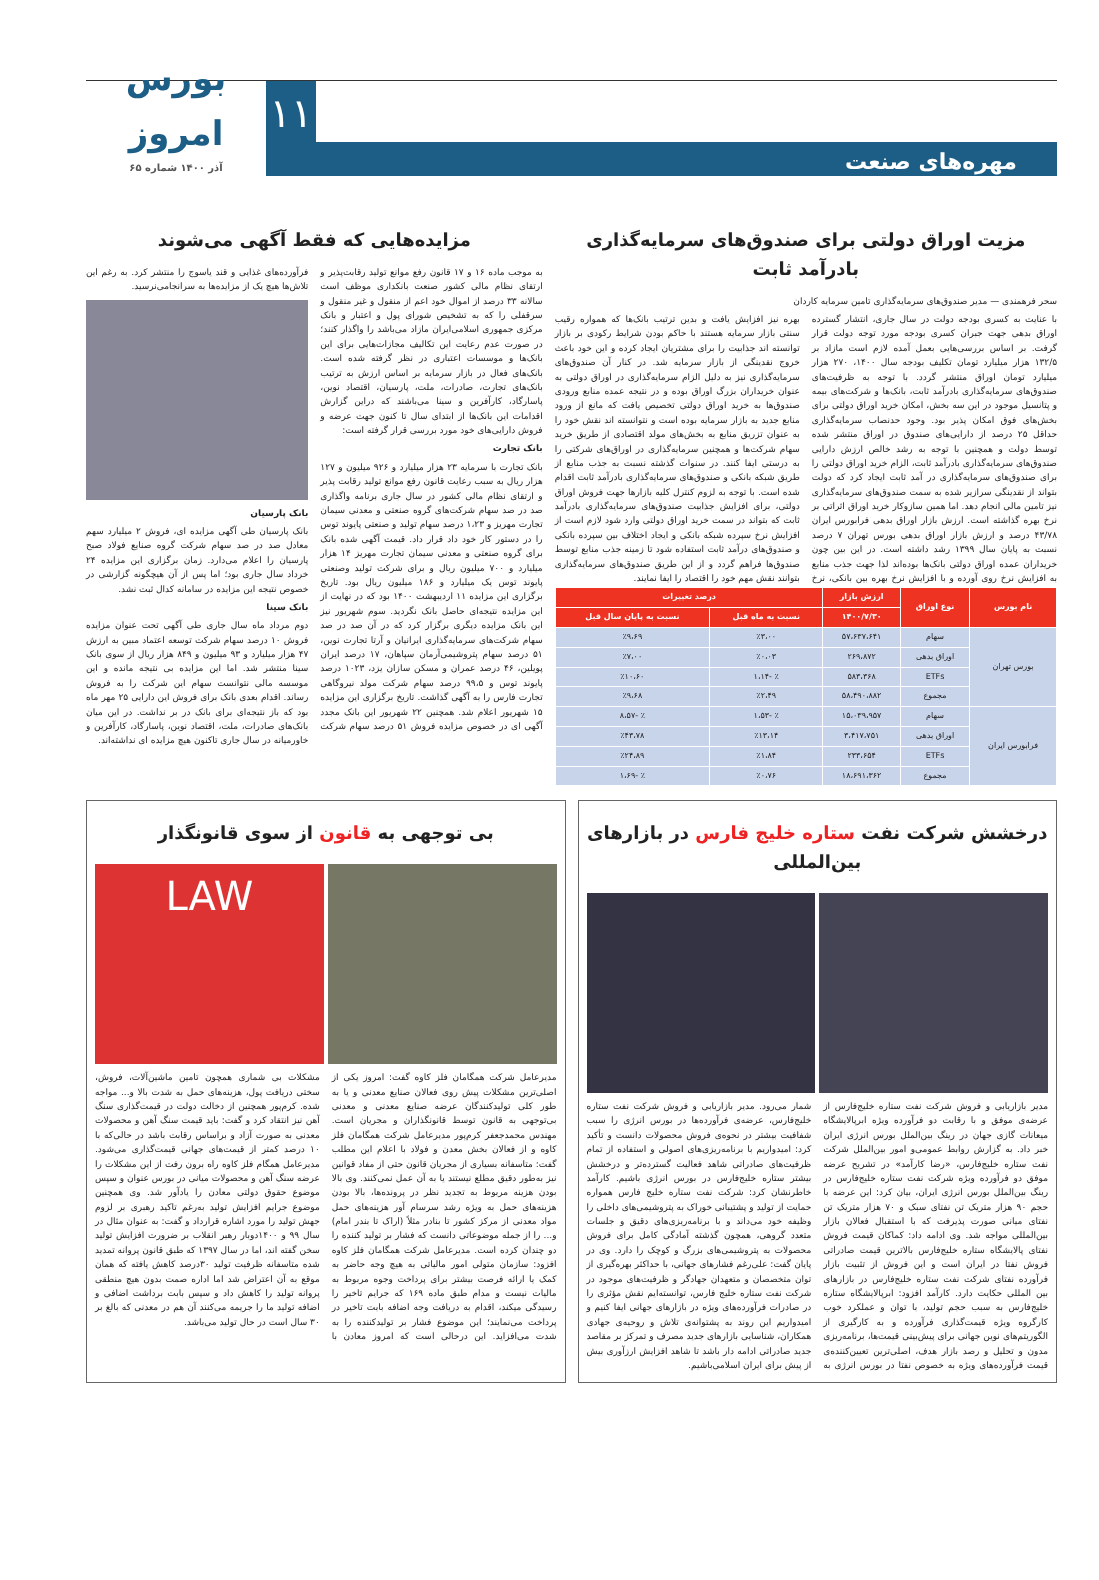مهره‌های صنعت
۱۱
بورس امروز
آذر ۱۴۰۰ شماره ۶۵
مزیت اوراق دولتی برای صندوق‌های سرمایه‌گذاری بادرآمد ثابت
سحر فرهمندی — مدیر صندوق‌های سرمایه‌گذاری تامین سرمایه کاردان
با عنایت به کسری بودجه دولت در سال جاری، انتشار گسترده اوراق بدهی جهت جبران کسری بودجه مورد توجه دولت قرار گرفت. بر اساس بررسی‌هایی بعمل آمده لازم است مازاد بر ۱۳۲/۵ هزار میلیارد تومان تکلیف بودجه سال ۱۴۰۰، ۲۷۰ هزار میلیارد تومان اوراق منتشر گردد. با توجه به ظرفیت‌های صندوق‌های سرمایه‌گذاری بادرآمد ثابت، بانک‌ها و شرکت‌های بیمه و پتانسیل موجود در این سه بخش، امکان خرید اوراق دولتی برای بخش‌های فوق امکان پذیر بود. وجود حدنصاب سرمایه‌گذاری حداقل ۲۵ درصد از دارایی‌های صندوق در اوراق منتشر شده توسط دولت و همچنین با توجه به رشد خالص ارزش دارایی صندوق‌های سرمایه‌گذاری بادرآمد ثابت، الزام خرید اوراق دولتی را برای صندوق‌های سرمایه‌گذاری در آمد ثابت ایجاد کرد که دولت بتواند از نقدینگی سرازیر شده به سمت صندوق‌های سرمایه‌گذاری نیز تامین مالی انجام دهد. اما همین سازوکار خرید اوراق اثراتی بر نرخ بهره گذاشته است. ارزش بازار اوراق بدهی فرابورس ایران ۴۳/۷۸ درصد و ارزش بازار اوراق بدهی بورس تهران ۷ درصد نسبت به پایان سال ۱۳۹۹ رشد داشته است. در این بین چون خریداران عمده اوراق دولتی بانک‌ها بوده‌اند لذا جهت جذب منابع به افزایش نرخ روی آورده و با افزایش نرخ بهره بین بانکی، نرخ بهره نیز افزایش یافت و بدین ترتیب بانک‌ها که همواره رقیب سنتی بازار سرمایه هستند با حاکم بودن شرایط رکودی بر بازار توانسته اند جذابیت را برای مشتریان ایجاد کرده و این خود باعث خروج نقدینگی از بازار سرمایه شد. در کنار آن صندوق‌های سرمایه‌گذاری نیز به دلیل الزام سرمایه‌گذاری در اوراق دولتی به عنوان خریداران بزرگ اوراق بوده و در نتیجه عمده منابع ورودی صندوق‌ها به خرید اوراق دولتی تخصیص یافت که مانع از ورود منابع جدید به بازار سرمایه بوده است و نتوانسته اند نقش خود را به عنوان تزریق منابع به بخش‌های مولد اقتصادی از طریق خرید سهام شرکت‌ها و همچنین سرمایه‌گذاری در اوراق‌های شرکتی را به درستی ایفا کنند. در سنوات گذشته نسبت به جذب منابع از طریق شبکه بانکی و صندوق‌های سرمایه‌گذاری بادرآمد ثابت اقدام شده است. با توجه به لزوم کنترل کلیه بازارها جهت فروش اوراق دولتی، برای افزایش جذابیت صندوق‌های سرمایه‌گذاری بادرآمد ثابت که بتواند در سمت خرید اوراق دولتی وارد شود لازم است از افزایش نرخ سپرده شبکه بانکی و ایجاد اختلاف بین سپرده بانکی و صندوق‌های درآمد ثابت استفاده شود تا زمینه جذب منابع توسط صندوق‌ها فراهم گردد و از این طریق صندوق‌های سرمایه‌گذاری بتوانند نقش مهم خود را اقتصاد را ایفا نمایند.
| نام بورس | نوع اوراق | ارزش بازار | درصد تغییرات | |
| --- | --- | --- | --- | --- |
| | | ۱۴۰۰/۷/۳۰ | نسبت به ماه قبل | نسبت به پایان سال قبل |
| بورس تهران | سهام | ۵۷،۶۳۷،۶۴۱ | ٪۳،۰۰ | ٪۹،۶۹ |
| | اوراق بدهی | ۲۶۹،۸۷۲ | ٪۰،۰۳ | ٪۷،۰۰ |
| | ETFs | ۵۸۳،۳۶۸ | ٪ -۱،۱۴ | ٪۱۰،۶۰ |
| | مجموع | ۵۸،۴۹۰،۸۸۲ | ٪۲،۴۹ | ٪۹،۶۸ |
| فرابورس ایران | سهام | ۱۵،۰۳۹،۹۵۷ | ٪ -۱،۵۳ | ٪ -۸،۵۷ |
| | اوراق بدهی | ۳،۴۱۷،۷۵۱ | ٪۱۳،۱۴ | ٪۴۳،۷۸ |
| | ETFs | ۲۳۳،۶۵۴ | ٪۱،۸۴ | ٪۲۴،۸۹ |
| | مجموع | ۱۸،۶۹۱،۳۶۲ | ٪۰،۷۶ | ٪ -۱،۶۹ |
مزایده‌هایی که فقط آگهی می‌شوند
به موجب ماده ۱۶ و ۱۷ قانون رفع موانع تولید رقابت‌پذیر و ارتقای نظام مالی کشور صنعت بانکداری موظف است سالانه ۳۳ درصد از اموال خود اعم از منقول و غیر منقول و سرقفلی را که به تشخیص شورای پول و اعتبار و بانک مرکزی جمهوری اسلامی‌ایران مازاد می‌باشد را واگذار کنند؛ در صورت عدم رعایت این تکالیف مجازات‌هایی برای این بانک‌ها و موسسات اعتباری در نظر گرفته شده است. بانک‌های فعال در بازار سرمایه بر اساس ارزش به ترتیب بانک‌های تجارت، صادرات، ملت، پارسیان، اقتصاد نوین، پاسارگاد، کارآفرین و سینا می‌باشند که دراین گزارش اقدامات این بانک‌ها از ابتدای سال تا کنون جهت عرضه و فروش دارایی‌های خود مورد بررسی قرار گرفته است:
بانک تجارت
بانک تجارت با سرمایه ۲۳ هزار میلیارد و ۹۲۶ میلیون و ۱۲۷ هزار ریال به سبب رعایت قانون رفع موانع تولید رقابت پذیر و ارتقای نظام مالی کشور در سال جاری برنامه واگذاری صد در صد سهام شرکت‌های گروه صنعتی و معدنی سیمان تجارت مهریز و ۱،۲۳ درصد سهام تولید و صنعتی پایوند توس را در دستور کار خود داد قرار داد. قیمت آگهی شده بانک برای گروه صنعتی و معدنی سیمان تجارت مهریز ۱۴ هزار میلیارد و ۷۰۰ میلیون ریال و برای شرکت تولید وصنعتی پایوند توس یک میلیارد و ۱۸۶ میلیون ریال بود. تاریخ برگزاری این مزایده ۱۱ اردیبهشت ۱۴۰۰ بود که در نهایت از این مزایده نتیجه‌ای حاصل بانک نگردید. سوم شهریور نیز این بانک مزایده دیگری برگزار کرد که در آن صد در صد سهام شرکت‌های سرمایه‌گذاری ایرانیان و آرتا تجارت نوین، ۵۱ درصد سهام پتروشیمی‌آرمان سپاهان، ۱۷ درصد ایران پویلین، ۴۶ درصد عمران و مسکن سازان یزد، ۱۰۲۳ درصد پایوند توس و ۹۹،۵ درصد سهام شرکت مولد نیروگاهی تجارت فارس را به آگهی گذاشت. تاریخ برگزاری این مزایده ۱۵ شهریور اعلام شد. همچنین ۲۲ شهریور این بانک مجدد آگهی ای در خصوص مزایده فروش ۵۱ درصد سهام شرکت فرآورده‌های غذایی و قند یاسوج را منتشر کرد. به رغم این تلاش‌ها هیچ یک از مزایده‌ها به سرانجامی‌نرسید.
بانک پارسیان
بانک پارسیان طی آگهی مزایده ای، فروش ۲ میلیارد سهم معادل صد در صد سهام شرکت گروه صنایع فولاد صبح پارسیان را اعلام می‌دارد. زمان برگزاری این مزایده ۲۴ خرداد سال جاری بود؛ اما پس از آن هیچگونه گزارشی در خصوص نتیجه این مزایده در سامانه کدال ثبت نشد.
بانک سینا
دوم مرداد ماه سال جاری طی آگهی تحت عنوان مزایده فروش ۱۰ درصد سهام شرکت توسعه اعتماد مبین به ارزش ۴۷ هزار میلیارد و ۹۳ میلیون و ۸۴۹ هزار ریال از سوی بانک سینا منتشر شد. اما این مزایده بی نتیجه مانده و این موسسه مالی نتوانست سهام این شرکت را به فروش رساند. اقدام بعدی بانک برای فروش این دارایی ۲۵ مهر ماه بود که باز نتیجه‌ای برای بانک در بر نداشت. در این میان بانک‌های صادرات، ملت، اقتصاد نوین، پاسارگاد، کارآفرین و خاورمیانه در سال جاری تاکنون هیچ مزایده ای نداشته‌اند.
درخشش شرکت نفت ستاره خلیج فارس در بازارهای بین‌المللی
مدیر بازاریابی و فروش شرکت نفت ستاره خلیج‌فارس از عرضه‌ی موفق و با رقابت دو فرآورده ویژه ابرپالایشگاه میعانات گازی جهان در رینگ بین‌الملل بورس انرژی ایران خبر داد. به گزارش روابط عمومی‌و امور بین‌الملل شرکت نفت ستاره خلیج‌فارس، «رضا کارآمد» در تشریح عرضه موفق دو فرآورده ویژه شرکت نفت ستاره خلیج‌فارس در رینگ بین‌الملل بورس انرژی ایران، بیان کرد: این عرضه با حجم ۹۰ هزار متریک تن نفتای سبک و ۷۰ هزار متریک تن نفتای میانی صورت پذیرفت که با استقبال فعالان بازار بین‌المللی مواجه شد. وی ادامه داد: کماکان قیمت فروش نفتای پالایشگاه ستاره خلیج‌فارس بالاترین قیمت صادراتی فروش نفتا در ایران است و این فروش از تثبیت بازار فرآورده نفتای شرکت نفت ستاره خلیج‌فارس در بازارهای بین المللی حکایت دارد. کارآمد افزود: ابرپالایشگاه ستاره خلیج‌فارس به سبب حجم تولید، با توان و عملکرد خوب کارگروه ویژه قیمت‌گذاری فرآورده و به کارگیری از الگوریتم‌های نوین جهانی برای پیش‌بینی قیمت‌ها، برنامه‌ریزی مدون و تحلیل و رصد بازار هدف، اصلی‌ترین تعیین‌کننده‌ی قیمت فرآورده‌های ویژه به خصوص نفتا در بورس انرژی به شمار می‌رود. مدیر بازاریابی و فروش شرکت نفت ستاره خلیج‌فارس، عرضه‌ی فرآورده‌ها در بورس انرژی را سبب شفافیت بیشتر در نحوه‌ی فروش محصولات دانست و تأکید کرد: امیدواریم با برنامه‌ریزی‌های اصولی و استفاده از تمام ظرفیت‌های صادراتی شاهد فعالیت گسترده‌تر و درخشش بیشتر ستاره خلیج‌فارس در بورس انرژی باشیم. کارآمد خاطرنشان کرد: شرکت نفت ستاره خلیج فارس همواره حمایت از تولید و پشتیبانی خوراک به پتروشیمی‌های داخلی را وظیفه خود می‌داند و با برنامه‌ریزی‌های دقیق و جلسات متعدد گروهی، همچون گذشته آمادگی کامل برای فروش محصولات به پتروشیمی‌های بزرگ و کوچک را دارد. وی در پایان گفت: علی‌رغم فشارهای جهانی، با حداکثر بهره‌گیری از توان متخصصان و متعهدان جهادگر و ظرفیت‌های موجود در شرکت نفت ستاره خلیج فارس، توانسته‌ایم نقش مؤثری را در صادرات فرآورده‌های ویژه در بازارهای جهانی ایفا کنیم و امیدواریم این روند به پشتوانه‌ی تلاش و روحیه‌ی جهادی همکاران، شناسایی بازارهای جدید مصرف و تمرکز بر مقاصد جدید صادراتی ادامه دار باشد تا شاهد افزایش ارزآوری بیش از پیش برای ایران اسلامی‌باشیم.
بی توجهی به قانون از سوی قانونگذار
LAW
مدیرعامل شرکت همگامان فلز کاوه گفت: امروز یکی از اصلی‌ترین مشکلات پیش روی فعالان صنایع معدنی و یا به طور کلی تولیدکنندگان عرضه صنایع معدنی و معدنی بی‌توجهی به قانون توسط قانونگذاران و مجریان است. مهندس محمدجعفر کرم‌پور مدیرعامل شرکت همگامان فلز کاوه و از فعالان بخش معدن و فولاد با اعلام این مطلب گفت: متاسفانه بسیاری از مجریان قانون حتی از مفاد قوانین نیز به‌طور دقیق مطلع نیستند یا به آن عمل نمی‌کنند. وی بالا بودن هزینه مربوط به تجدید نظر در پرونده‌ها، بالا بودن هزینه‌های حمل به ویژه رشد سرسام آور هزینه‌های حمل مواد معدنی از مرکز کشور تا بنادر مثلاً (اراک تا بندر امام) و... را از جمله موضوعاتی دانست که فشار بر تولید کننده را دو چندان کرده است. مدیرعامل شرکت همگامان فلز کاوه افزود: سازمان متولی امور مالیاتی به هیچ وجه حاضر به کمک یا ارائه فرصت بیشتر برای پرداخت وجوه مربوط به مالیات نیست و مدام طبق ماده ۱۶۹ که جرایم تاخیر را رسیدگی میکند، اقدام به دریافت وجه اضافه بابت تاخیر در پرداخت می‌نمایند؛ این موضوع فشار بر تولیدکننده را به شدت می‌افزاید. این درحالی است که امروز معادن با مشکلات بی شماری همچون تامین ماشین‌آلات، فروش، سختی دریافت پول، هزینه‌های حمل به شدت بالا و... مواجه شده. کرم‌پور همچنین از دخالت دولت در قیمت‌گذاری سنگ آهن نیز انتقاد کرد و گفت: باید قیمت سنگ آهن و محصولات معدنی به صورت آزاد و براساس رقابت باشد در حالی‌که با ۱۰ درصد کمتر از قیمت‌های جهانی قیمت‌گذاری می‌شود. مدیرعامل همگام فلز کاوه راه برون رفت از این مشکلات را عرضه سنگ آهن و محصولات میانی در بورس عنوان و سپس موضوع حقوق دولتی معادن را یادآور شد. وی همچنین موضوع جرایم افزایش تولید به‌رغم تاکید رهبری بر لزوم جهش تولید را مورد اشاره قرارداد و گفت: به عنوان مثال در سال ۹۹ و ۱۴۰۰دوبار رهبر انقلاب بر ضرورت افزایش تولید سخن گفته اند، اما در سال ۱۳۹۷ که طبق قانون پروانه تمدید شده متاسفانه ظرفیت تولید ۳۰درصد کاهش یافته که همان موقع به آن اعتراض شد اما اداره صمت بدون هیچ منطقی پروانه تولید را کاهش داد و سپس بابت برداشت اضافی و اضافه تولید ما را جریمه می‌کنند آن هم در معدنی که بالغ بر ۳۰ سال است در حال تولید می‌باشد.